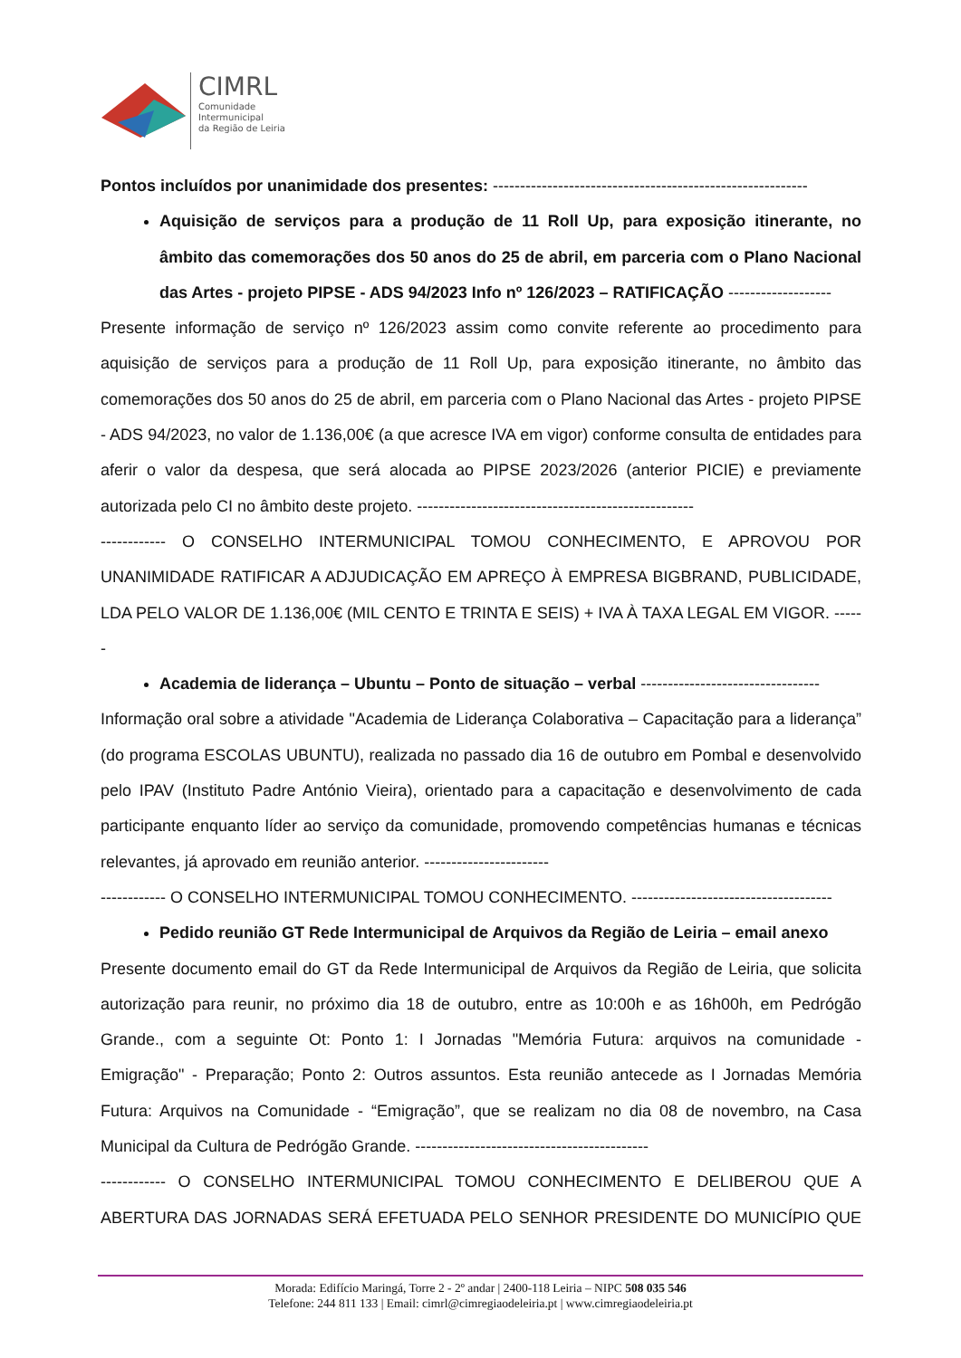CIMRL
Comunidade
Intermunicipal
da Região de Leiria
Pontos incluídos por unanimidade dos presentes: ----------------------------------------------------------
Aquisição de serviços para a produção de 11 Roll Up, para exposição itinerante, no âmbito das comemorações dos 50 anos do 25 de abril, em parceria com o Plano Nacional das Artes - projeto PIPSE - ADS 94/2023 Info nº 126/2023 – RATIFICAÇÃO -------------------
Presente informação de serviço nº 126/2023 assim como convite referente ao procedimento para aquisição de serviços para a produção de 11 Roll Up, para exposição itinerante, no âmbito das comemorações dos 50 anos do 25 de abril, em parceria com o Plano Nacional das Artes - projeto PIPSE - ADS 94/2023, no valor de 1.136,00€ (a que acresce IVA em vigor) conforme consulta de entidades para aferir o valor da despesa, que será alocada ao PIPSE 2023/2026 (anterior PICIE) e previamente autorizada pelo CI no âmbito deste projeto. ---------------------------------------------------
------------ O CONSELHO INTERMUNICIPAL TOMOU CONHECIMENTO, E APROVOU POR UNANIMIDADE RATIFICAR A ADJUDICAÇÃO EM APREÇO À EMPRESA BIGBRAND, PUBLICIDADE, LDA PELO VALOR DE 1.136,00€ (MIL CENTO E TRINTA E SEIS) + IVA À TAXA LEGAL EM VIGOR. ------
Academia de liderança – Ubuntu – Ponto de situação – verbal ---------------------------------
Informação oral sobre a atividade "Academia de Liderança Colaborativa – Capacitação para a liderança” (do programa ESCOLAS UBUNTU), realizada no passado dia 16 de outubro em Pombal e desenvolvido pelo IPAV (Instituto Padre António Vieira), orientado para a capacitação e desenvolvimento de cada participante enquanto líder ao serviço da comunidade, promovendo competências humanas e técnicas relevantes, já aprovado em reunião anterior. -----------------------
------------ O CONSELHO INTERMUNICIPAL TOMOU CONHECIMENTO. -------------------------------------
Pedido reunião GT Rede Intermunicipal de Arquivos da Região de Leiria – email anexo
Presente documento email do GT da Rede Intermunicipal de Arquivos da Região de Leiria, que solicita autorização para reunir, no próximo dia 18 de outubro, entre as 10:00h e as 16h00h, em Pedrógão Grande., com a seguinte Ot: Ponto 1: I Jornadas "Memória Futura: arquivos na comunidade - Emigração" - Preparação; Ponto 2: Outros assuntos. Esta reunião antecede as I Jornadas Memória Futura: Arquivos na Comunidade - “Emigração”, que se realizam no dia 08 de novembro, na Casa Municipal da Cultura de Pedrógão Grande. -------------------------------------------
------------ O CONSELHO INTERMUNICIPAL TOMOU CONHECIMENTO E DELIBEROU QUE A ABERTURA DAS JORNADAS SERÁ EFETUADA PELO SENHOR PRESIDENTE DO MUNICÍPIO QUE
Morada: Edifício Maringá, Torre 2 - 2º andar | 2400-118 Leiria – NIPC 508 035 546
Telefone: 244 811 133 | Email: cimrl@cimregiaodeleiria.pt | www.cimregiaodeleiria.pt